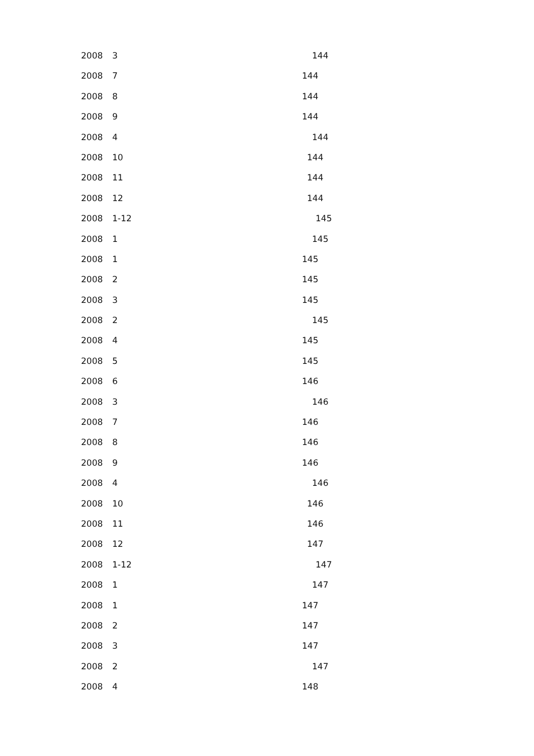2008 3 144
2008 7 144
2008 8 144
2008 9 144
2008 4 144
2008 10 144
2008 11 144
2008 12 144
2008 1-12 145
2008 1 145
2008 1 145
2008 2 145
2008 3 145
2008 2 145
2008 4 145
2008 5 145
2008 6 146
2008 3 146
2008 7 146
2008 8 146
2008 9 146
2008 4 146
2008 10 146
2008 11 146
2008 12 147
2008 1-12 147
2008 1 147
2008 1 147
2008 2 147
2008 3 147
2008 2 147
2008 4 148